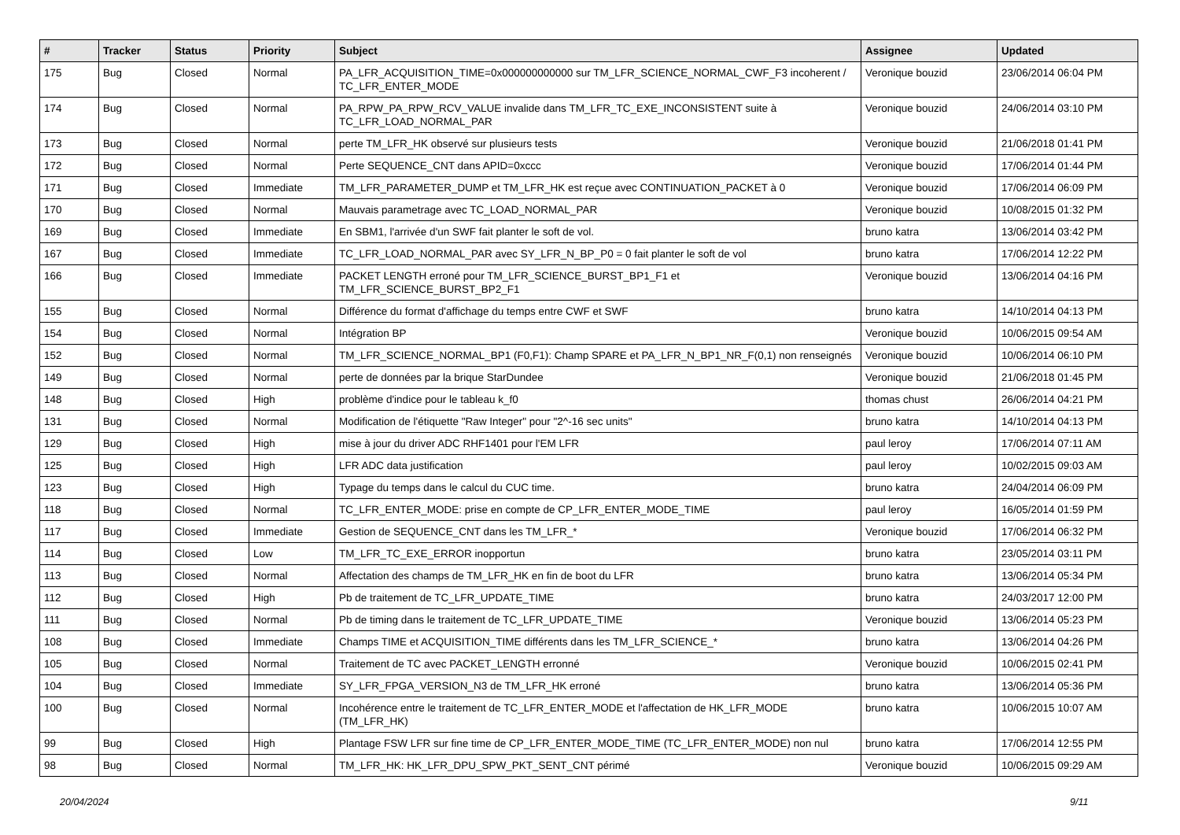| # | Tracker | Status | Priority | Subject | Assignee | Updated |
| --- | --- | --- | --- | --- | --- | --- |
| 175 | Bug | Closed | Normal | PA_LFR_ACQUISITION_TIME=0x000000000000 sur TM_LFR_SCIENCE_NORMAL_CWF_F3 incoherent / TC_LFR_ENTER_MODE | Veronique bouzid | 23/06/2014 06:04 PM |
| 174 | Bug | Closed | Normal | PA_RPW_PA_RPW_RCV_VALUE invalide dans TM_LFR_TC_EXE_INCONSISTENT suite à TC_LFR_LOAD_NORMAL_PAR | Veronique bouzid | 24/06/2014 03:10 PM |
| 173 | Bug | Closed | Normal | perte TM_LFR_HK observé sur plusieurs tests | Veronique bouzid | 21/06/2018 01:41 PM |
| 172 | Bug | Closed | Normal | Perte SEQUENCE_CNT dans APID=0xccc | Veronique bouzid | 17/06/2014 01:44 PM |
| 171 | Bug | Closed | Immediate | TM_LFR_PARAMETER_DUMP et TM_LFR_HK est reçue avec CONTINUATION_PACKET à 0 | Veronique bouzid | 17/06/2014 06:09 PM |
| 170 | Bug | Closed | Normal | Mauvais parametrage avec TC_LOAD_NORMAL_PAR | Veronique bouzid | 10/08/2015 01:32 PM |
| 169 | Bug | Closed | Immediate | En SBM1, l'arrivée d'un SWF fait planter le soft de vol. | bruno katra | 13/06/2014 03:42 PM |
| 167 | Bug | Closed | Immediate | TC_LFR_LOAD_NORMAL_PAR avec SY_LFR_N_BP_P0 = 0 fait planter le soft de vol | bruno katra | 17/06/2014 12:22 PM |
| 166 | Bug | Closed | Immediate | PACKET LENGTH erroné pour TM_LFR_SCIENCE_BURST_BP1_F1 et TM_LFR_SCIENCE_BURST_BP2_F1 | Veronique bouzid | 13/06/2014 04:16 PM |
| 155 | Bug | Closed | Normal | Différence du format d'affichage du temps entre CWF et SWF | bruno katra | 14/10/2014 04:13 PM |
| 154 | Bug | Closed | Normal | Intégration BP | Veronique bouzid | 10/06/2015 09:54 AM |
| 152 | Bug | Closed | Normal | TM_LFR_SCIENCE_NORMAL_BP1 (F0,F1): Champ SPARE et PA_LFR_N_BP1_NR_F(0,1) non renseignés | Veronique bouzid | 10/06/2014 06:10 PM |
| 149 | Bug | Closed | Normal | perte de données par la brique StarDundee | Veronique bouzid | 21/06/2018 01:45 PM |
| 148 | Bug | Closed | High | problème d'indice pour le tableau k_f0 | thomas chust | 26/06/2014 04:21 PM |
| 131 | Bug | Closed | Normal | Modification de l'étiquette "Raw Integer" pour "2^-16 sec units" | bruno katra | 14/10/2014 04:13 PM |
| 129 | Bug | Closed | High | mise à jour du driver ADC RHF1401 pour l'EM LFR | paul leroy | 17/06/2014 07:11 AM |
| 125 | Bug | Closed | High | LFR ADC data justification | paul leroy | 10/02/2015 09:03 AM |
| 123 | Bug | Closed | High | Typage du temps dans le calcul du CUC time. | bruno katra | 24/04/2014 06:09 PM |
| 118 | Bug | Closed | Normal | TC_LFR_ENTER_MODE: prise en compte de CP_LFR_ENTER_MODE_TIME | paul leroy | 16/05/2014 01:59 PM |
| 117 | Bug | Closed | Immediate | Gestion de SEQUENCE_CNT dans les TM_LFR_* | Veronique bouzid | 17/06/2014 06:32 PM |
| 114 | Bug | Closed | Low | TM_LFR_TC_EXE_ERROR inopportun | bruno katra | 23/05/2014 03:11 PM |
| 113 | Bug | Closed | Normal | Affectation des champs de TM_LFR_HK en fin de boot du LFR | bruno katra | 13/06/2014 05:34 PM |
| 112 | Bug | Closed | High | Pb de traitement de TC_LFR_UPDATE_TIME | bruno katra | 24/03/2017 12:00 PM |
| 111 | Bug | Closed | Normal | Pb de timing dans le traitement de TC_LFR_UPDATE_TIME | Veronique bouzid | 13/06/2014 05:23 PM |
| 108 | Bug | Closed | Immediate | Champs TIME et ACQUISITION_TIME différents dans les TM_LFR_SCIENCE_* | bruno katra | 13/06/2014 04:26 PM |
| 105 | Bug | Closed | Normal | Traitement de TC avec PACKET_LENGTH erronné | Veronique bouzid | 10/06/2015 02:41 PM |
| 104 | Bug | Closed | Immediate | SY_LFR_FPGA_VERSION_N3 de TM_LFR_HK erroné | bruno katra | 13/06/2014 05:36 PM |
| 100 | Bug | Closed | Normal | Incohérence entre le traitement de TC_LFR_ENTER_MODE et l'affectation de HK_LFR_MODE (TM_LFR_HK) | bruno katra | 10/06/2015 10:07 AM |
| 99 | Bug | Closed | High | Plantage FSW LFR sur fine time de CP_LFR_ENTER_MODE_TIME (TC_LFR_ENTER_MODE) non nul | bruno katra | 17/06/2014 12:55 PM |
| 98 | Bug | Closed | Normal | TM_LFR_HK: HK_LFR_DPU_SPW_PKT_SENT_CNT périmé | Veronique bouzid | 10/06/2015 09:29 AM |
20/04/2024 9/11